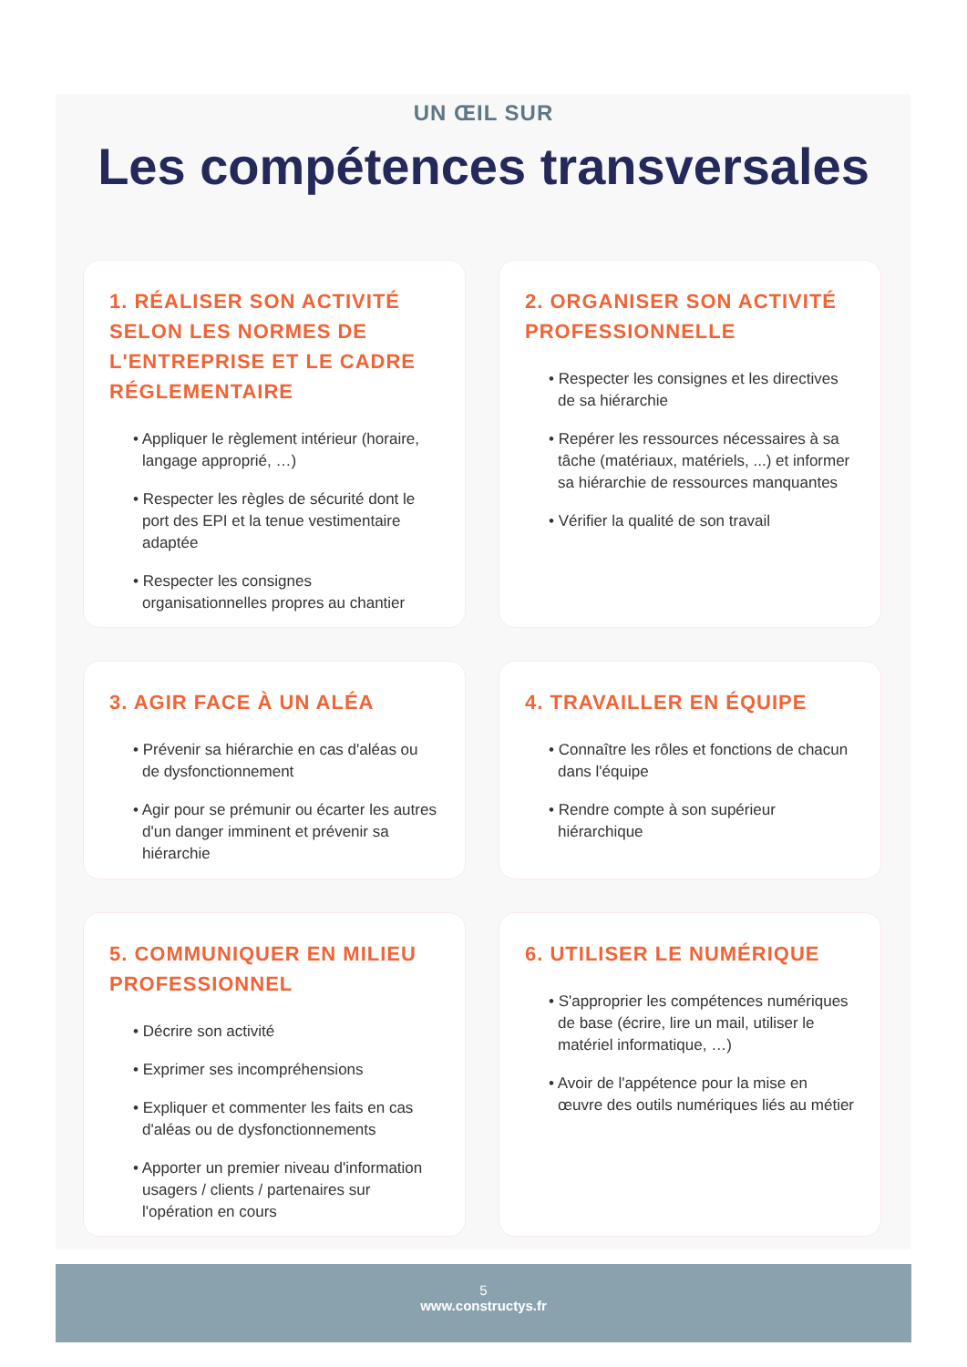UN ŒIL SUR
Les compétences transversales
1. RÉALISER SON ACTIVITÉ SELON LES NORMES DE L'ENTREPRISE ET LE CADRE RÉGLEMENTAIRE
• Appliquer le règlement intérieur (horaire, langage approprié, …)
• Respecter les règles de sécurité dont le port des EPI et la tenue vestimentaire adaptée
• Respecter les consignes organisationnelles propres au chantier
2. ORGANISER SON ACTIVITÉ PROFESSIONNELLE
• Respecter les consignes et les directives de sa hiérarchie
• Repérer les ressources nécessaires à sa tâche (matériaux, matériels, ...) et informer sa hiérarchie de ressources manquantes
• Vérifier la qualité de son travail
3. AGIR FACE À UN ALÉA
• Prévenir sa hiérarchie en cas d'aléas ou de dysfonctionnement
• Agir pour se prémunir ou écarter les autres d'un danger imminent et prévenir sa hiérarchie
4. TRAVAILLER EN ÉQUIPE
• Connaître les rôles et fonctions de chacun dans l'équipe
• Rendre compte à son supérieur hiérarchique
5. COMMUNIQUER EN MILIEU PROFESSIONNEL
• Décrire son activité
• Exprimer ses incompréhensions
• Expliquer et commenter les faits en cas d'aléas ou de dysfonctionnements
• Apporter un premier niveau d'information usagers / clients / partenaires sur l'opération en cours
6. UTILISER LE NUMÉRIQUE
• S'approprier les compétences numériques de base (écrire, lire un mail, utiliser le matériel informatique, …)
• Avoir de l'appétence pour la mise en œuvre des outils numériques liés au métier
5
www.constructys.fr